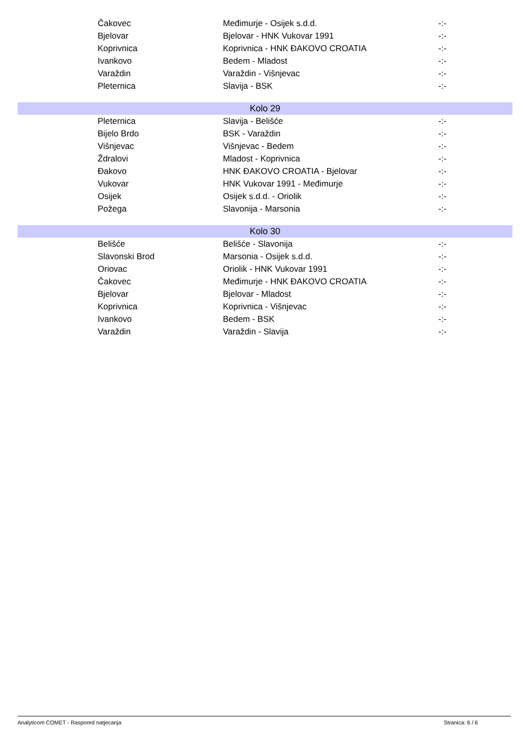| | Čakovec | Međimurje - Osijek s.d.d. | -:- |
| | Bjelovar | Bjelovar - HNK Vukovar 1991 | -:- |
| | Koprivnica | Koprivnica - HNK ĐAKOVO CROATIA | -:- |
| | Ivankovo | Bedem - Mladost | -:- |
| | Varaždin | Varaždin - Višnjevac | -:- |
| | Pleternica | Slavija - BSK | -:- |
| Kolo 29 | | | |
| | Pleternica | Slavija - Belišće | -:- |
| | Bijelo Brdo | BSK - Varaždin | -:- |
| | Višnjevac | Višnjevac - Bedem | -:- |
| | Ždralovi | Mladost - Koprivnica | -:- |
| | Đakovo | HNK ĐAKOVO CROATIA - Bjelovar | -:- |
| | Vukovar | HNK Vukovar 1991 - Međimurje | -:- |
| | Osijek | Osijek s.d.d. - Oriolik | -:- |
| | Požega | Slavonija - Marsonia | -:- |
| Kolo 30 | | | |
| | Belišće | Belišće - Slavonija | -:- |
| | Slavonski Brod | Marsonia - Osijek s.d.d. | -:- |
| | Oriovac | Oriolik - HNK Vukovar 1991 | -:- |
| | Čakovec | Međimurje - HNK ĐAKOVO CROATIA | -:- |
| | Bjelovar | Bjelovar - Mladost | -:- |
| | Koprivnica | Koprivnica - Višnjevac | -:- |
| | Ivankovo | Bedem - BSK | -:- |
| | Varaždin | Varaždin - Slavija | -:- |
Analyticom COMET - Raspored natjecanja Stranica: 6 / 6